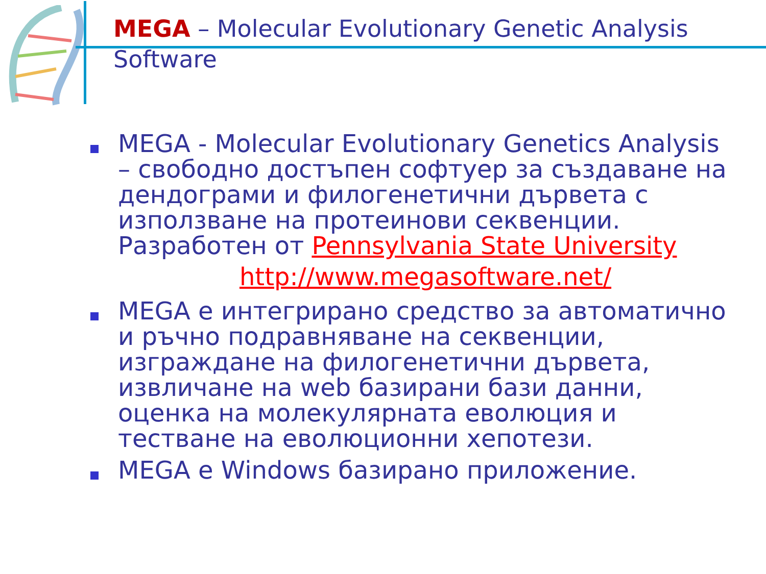MEGA – Molecular Evolutionary Genetic Analysis
Software
MEGA - Molecular Evolutionary Genetics Analysis – свободно достъпен софтуер за създаване на дендограми и филогенетични дървета с използване на протеинови секвенции. Разработен от Pennsylvania State University
http://www.megasoftware.net/
MEGA е интегрирано средство за автоматично и ръчно подравняване на секвенции, изграждане на филогенетични дървета, извличане на web базирани бази данни, оценка на молекулярната еволюция и тестване на еволюционни хепотези.
MEGA е Windows базирано приложение.